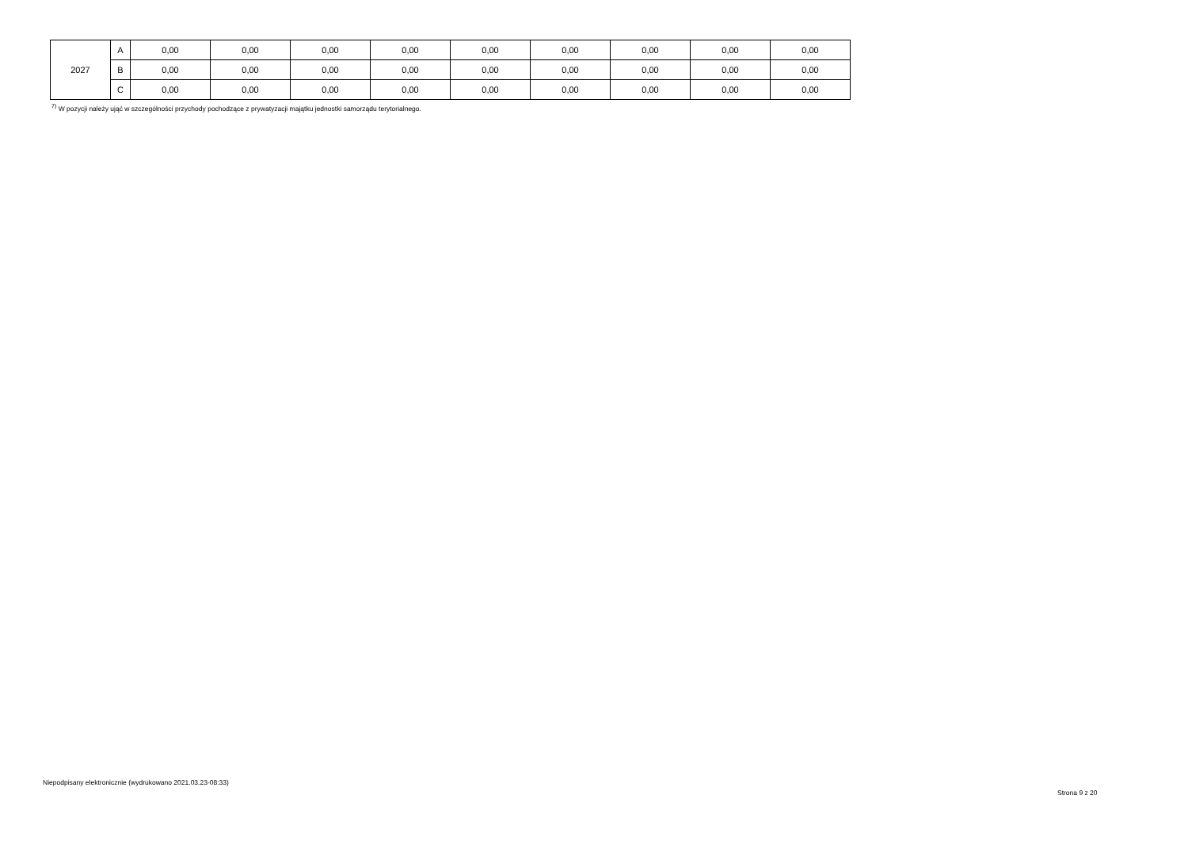| 2027 | A | 0,00 | 0,00 | 0,00 | 0,00 | 0,00 | 0,00 | 0,00 | 0,00 | 0,00 |
| | B | 0,00 | 0,00 | 0,00 | 0,00 | 0,00 | 0,00 | 0,00 | 0,00 | 0,00 |
| | C | 0,00 | 0,00 | 0,00 | 0,00 | 0,00 | 0,00 | 0,00 | 0,00 | 0,00 |
<sup>7)</sup> W pozycji należy ująć w szczególności przychody pochodzące z prywatyzacji majątku jednostki samorządu terytorialnego.
Niepodpisany elektronicznie (wydrukowano 2021.03.23-08:33)
Strona 9 z 20